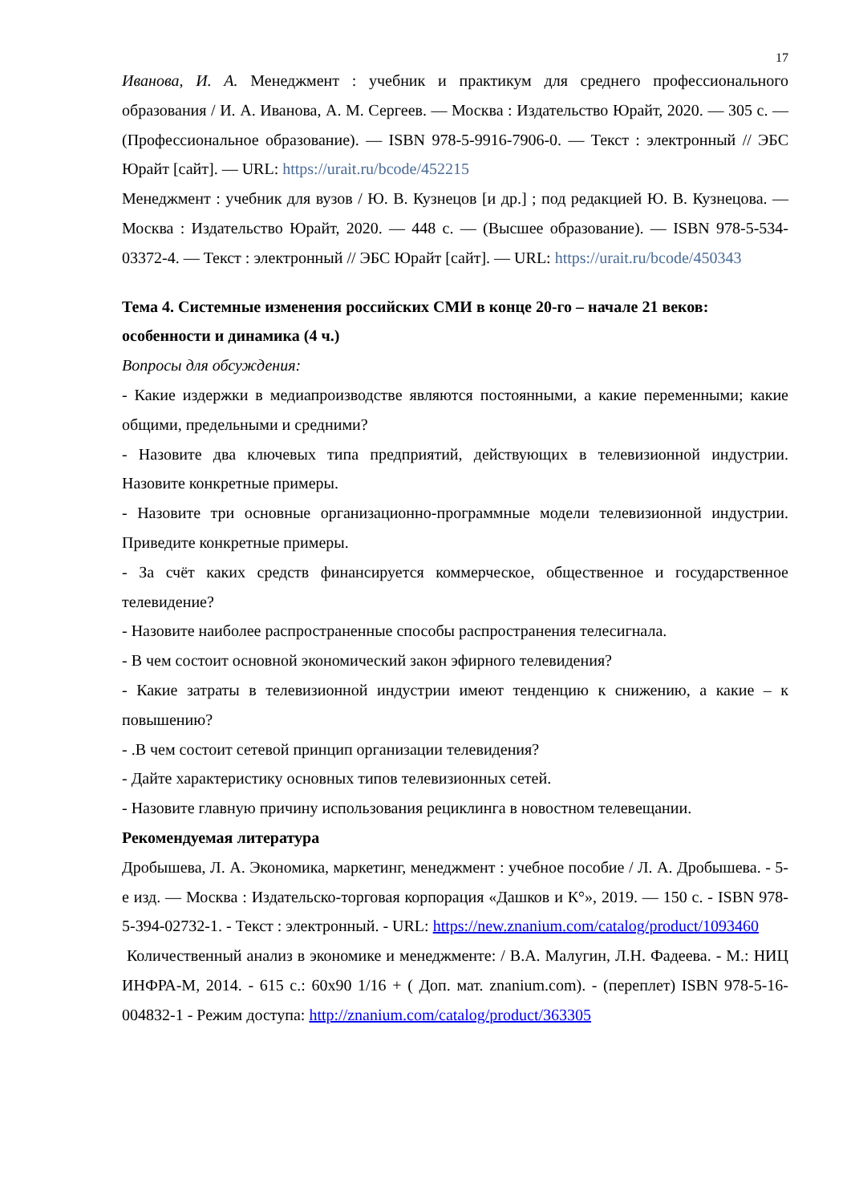17
Иванова, И. А. Менеджмент : учебник и практикум для среднего профессионального образования / И. А. Иванова, А. М. Сергеев. — Москва : Издательство Юрайт, 2020. — 305 с. — (Профессиональное образование). — ISBN 978-5-9916-7906-0. — Текст : электронный // ЭБС Юрайт [сайт]. — URL: https://urait.ru/bcode/452215
Менеджмент : учебник для вузов / Ю. В. Кузнецов [и др.] ; под редакцией Ю. В. Кузнецова. — Москва : Издательство Юрайт, 2020. — 448 с. — (Высшее образование). — ISBN 978-5-534-03372-4. — Текст : электронный // ЭБС Юрайт [сайт]. — URL: https://urait.ru/bcode/450343
Тема 4. Системные изменения российских СМИ в конце 20-го – начале 21 веков: особенности и динамика (4 ч.)
Вопросы для обсуждения:
- Какие издержки в медиапроизводстве являются постоянными, а какие переменными; какие общими, предельными и средними?
- Назовите два ключевых типа предприятий, действующих в телевизионной индустрии. Назовите конкретные примеры.
- Назовите три основные организационно-программные модели телевизионной индустрии. Приведите конкретные примеры.
- За счёт каких средств финансируется коммерческое, общественное и государственное телевидение?
- Назовите наиболее распространенные способы распространения телесигнала.
- В чем состоит основной экономический закон эфирного телевидения?
- Какие затраты в телевизионной индустрии имеют тенденцию к снижению, а какие – к повышению?
- .В чем состоит сетевой принцип организации телевидения?
- Дайте характеристику основных типов телевизионных сетей.
- Назовите главную причину использования рециклинга в новостном телевещании.
Рекомендуемая литература
Дробышева, Л. А. Экономика, маркетинг, менеджмент : учебное пособие / Л. А. Дробышева. - 5-е изд. — Москва : Издательско-торговая корпорация «Дашков и К°», 2019. — 150 с. - ISBN 978-5-394-02732-1. - Текст : электронный. - URL: https://new.znanium.com/catalog/product/1093460
Количественный анализ в экономике и менеджменте: / В.А. Малугин, Л.Н. Фадеева. - М.: НИЦ ИНФРА-М, 2014. - 615 с.: 60x90 1/16 + ( Доп. мат. znanium.com). - (переплет) ISBN 978-5-16-004832-1 - Режим доступа: http://znanium.com/catalog/product/363305